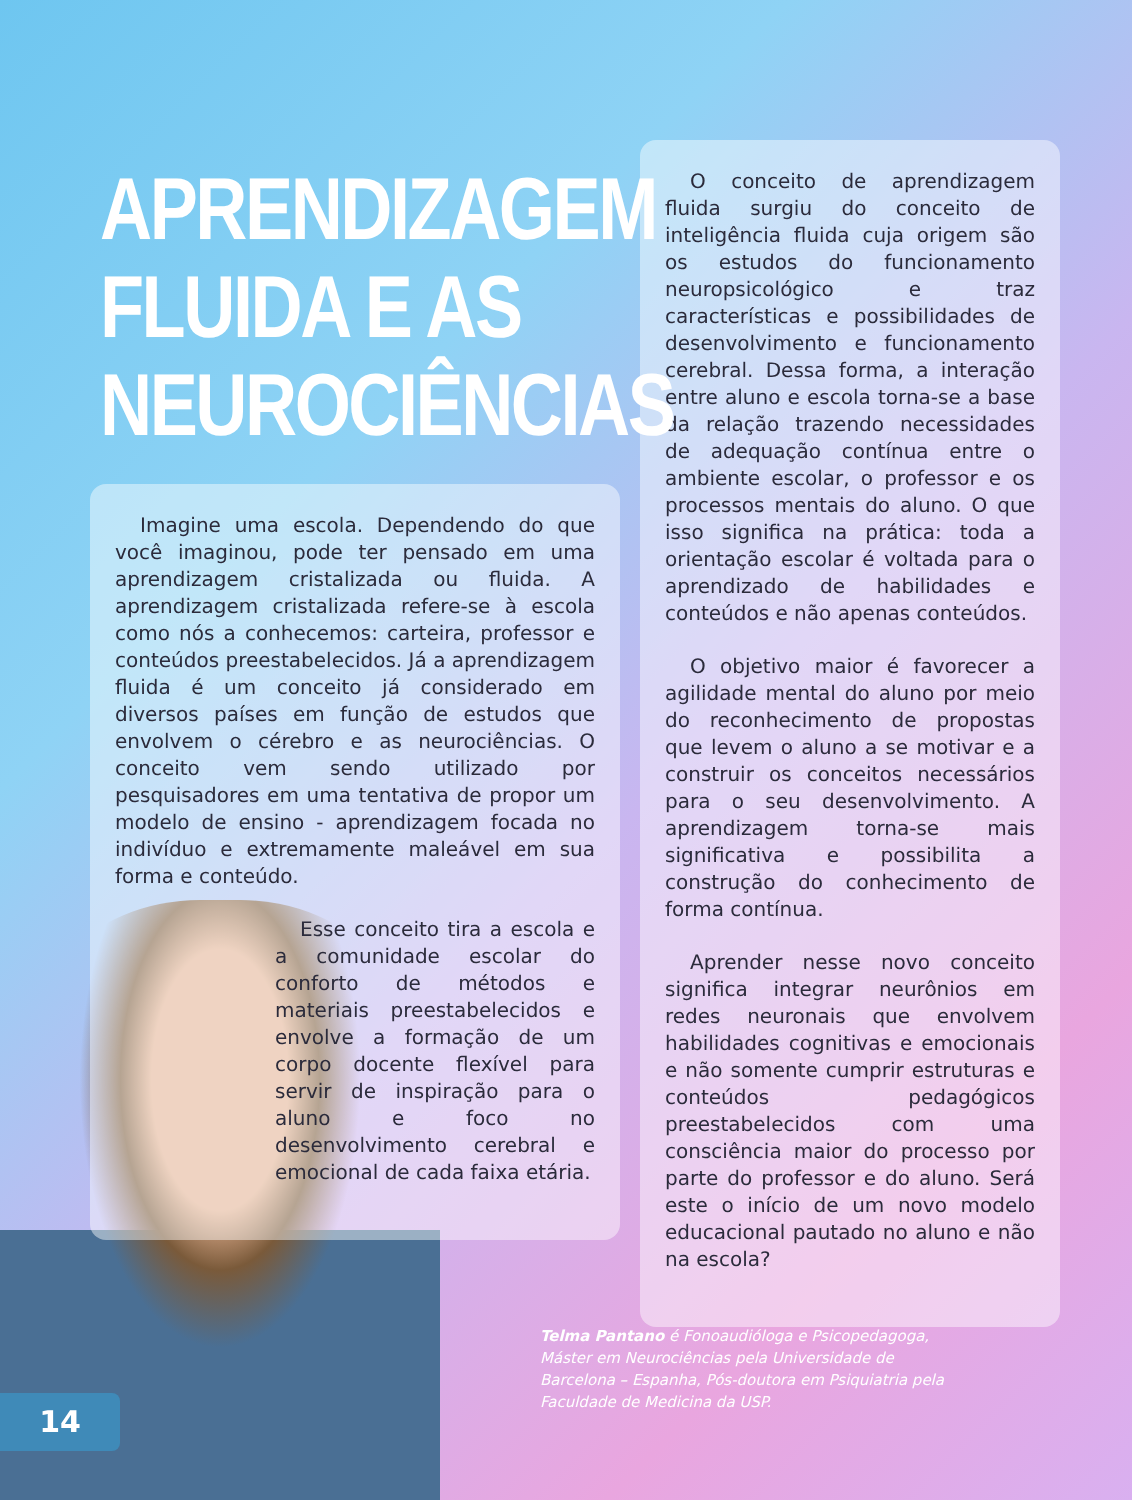APRENDIZAGEM
FLUIDA E AS
NEUROCIÊNCIAS
Imagine uma escola. Dependendo do que você imaginou, pode ter pensado em uma aprendizagem cristalizada ou fluida. A aprendizagem cristalizada refere-se à escola como nós a conhecemos: carteira, professor e conteúdos preestabelecidos. Já a aprendizagem fluida é um conceito já considerado em diversos países em função de estudos que envolvem o cérebro e as neurociências. O conceito vem sendo utilizado por pesquisadores em uma tentativa de propor um modelo de ensino - aprendizagem focada no indivíduo e extremamente maleável em sua forma e conteúdo.
Esse conceito tira a escola e a comunidade escolar do conforto de métodos e materiais preestabelecidos e envolve a formação de um corpo docente flexível para servir de inspiração para o aluno e foco no desenvolvimento cerebral e emocional de cada faixa etária.
O conceito de aprendizagem fluida surgiu do conceito de inteligência fluida cuja origem são os estudos do funcionamento neuropsicológico e traz características e possibilidades de desenvolvimento e funcionamento cerebral. Dessa forma, a interação entre aluno e escola torna-se a base da relação trazendo necessidades de adequação contínua entre o ambiente escolar, o professor e os processos mentais do aluno. O que isso significa na prática: toda a orientação escolar é voltada para o aprendizado de habilidades e conteúdos e não apenas conteúdos.
O objetivo maior é favorecer a agilidade mental do aluno por meio do reconhecimento de propostas que levem o aluno a se motivar e a construir os conceitos necessários para o seu desenvolvimento. A aprendizagem torna-se mais significativa e possibilita a construção do conhecimento de forma contínua.
Aprender nesse novo conceito significa integrar neurônios em redes neuronais que envolvem habilidades cognitivas e emocionais e não somente cumprir estruturas e conteúdos pedagógicos preestabelecidos com uma consciência maior do processo por parte do professor e do aluno. Será este o início de um novo modelo educacional pautado no aluno e não na escola?
Telma Pantano é Fonoaudióloga e Psicopedagoga, Máster em Neurociências pela Universidade de Barcelona – Espanha, Pós-doutora em Psiquiatria pela Faculdade de Medicina da USP.
14